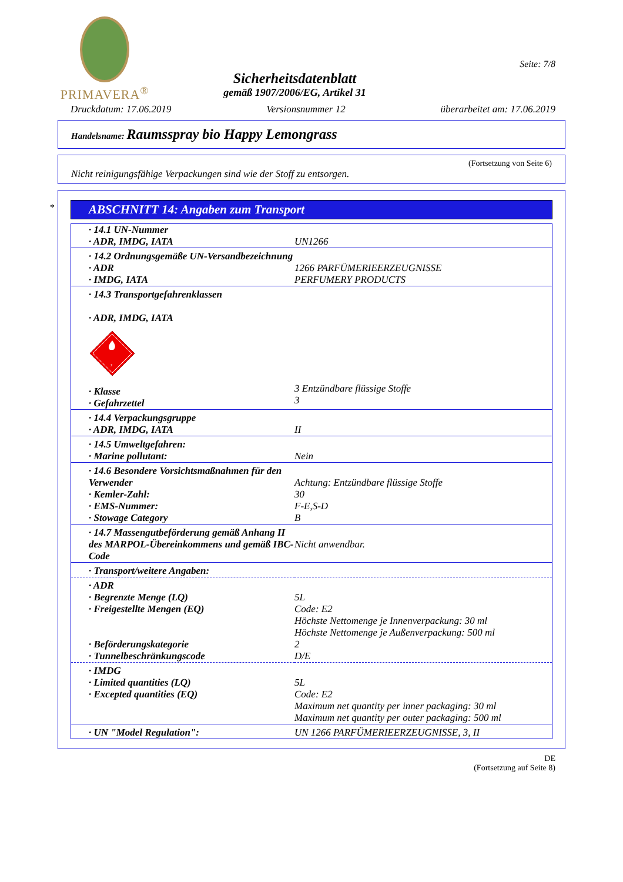PRIMAVERA<sup>®</sup>
Sicherheitsdatenblatt
gemäß 1907/2006/EG, Artikel 31
Seite: 7/8
Druckdatum: 17.06.2019 Versionsnummer 12 überarbeitet am: 17.06.2019
Handelsname: Raumsspray bio Happy Lemongrass
(Fortsetzung von Seite 6)
Nicht reinigungsfähige Verpackungen sind wie der Stoff zu entsorgen.
*
ABSCHNITT 14: Angaben zum Transport
| · 14.1 UN-Nummer · ADR, IMDG, IATA | UN1266 |
| · 14.2 Ordnungsgemäße UN-Versandbezeichnung · ADR · IMDG, IATA | 1266 PARFÜMERIEERZEUGNISSE PERFUMERY PRODUCTS |
| · 14.3 Transportgefahrenklassen · ADR, IMDG, IATA 3 · Klasse · Gefahrzettel | 3 Entzündbare flüssige Stoffe 3 |
| · 14.4 Verpackungsgruppe · ADR, IMDG, IATA | II |
| · 14.5 Umweltgefahren: · Marine pollutant: | Nein |
| · 14.6 Besondere Vorsichtsmaßnahmen für den Verwender · Kemler-Zahl: · EMS-Nummer: · Stowage Category | Achtung: Entzündbare flüssige Stoffe 30 F-E,S-D B |
| · 14.7 Massengutbeförderung gemäß Anhang II des MARPOL-Übereinkommens und gemäß IBC-Code | Nicht anwendbar. |
| · Transport/weitere Angaben: | |
| · ADR · Begrenzte Menge (LQ) · Freigestellte Mengen (EQ) · Beförderungskategorie · Tunnelbeschränkungscode | 5L Code: E2 Höchste Nettomenge je Innenverpackung: 30 ml Höchste Nettomenge je Außenverpackung: 500 ml 2 D/E |
| · IMDG · Limited quantities (LQ) · Excepted quantities (EQ) | 5L Code: E2 Maximum net quantity per inner packaging: 30 ml Maximum net quantity per outer packaging: 500 ml |
| · UN "Model Regulation": | UN 1266 PARFÜMERIEERZEUGNISSE, 3, II |
DE
(Fortsetzung auf Seite 8)